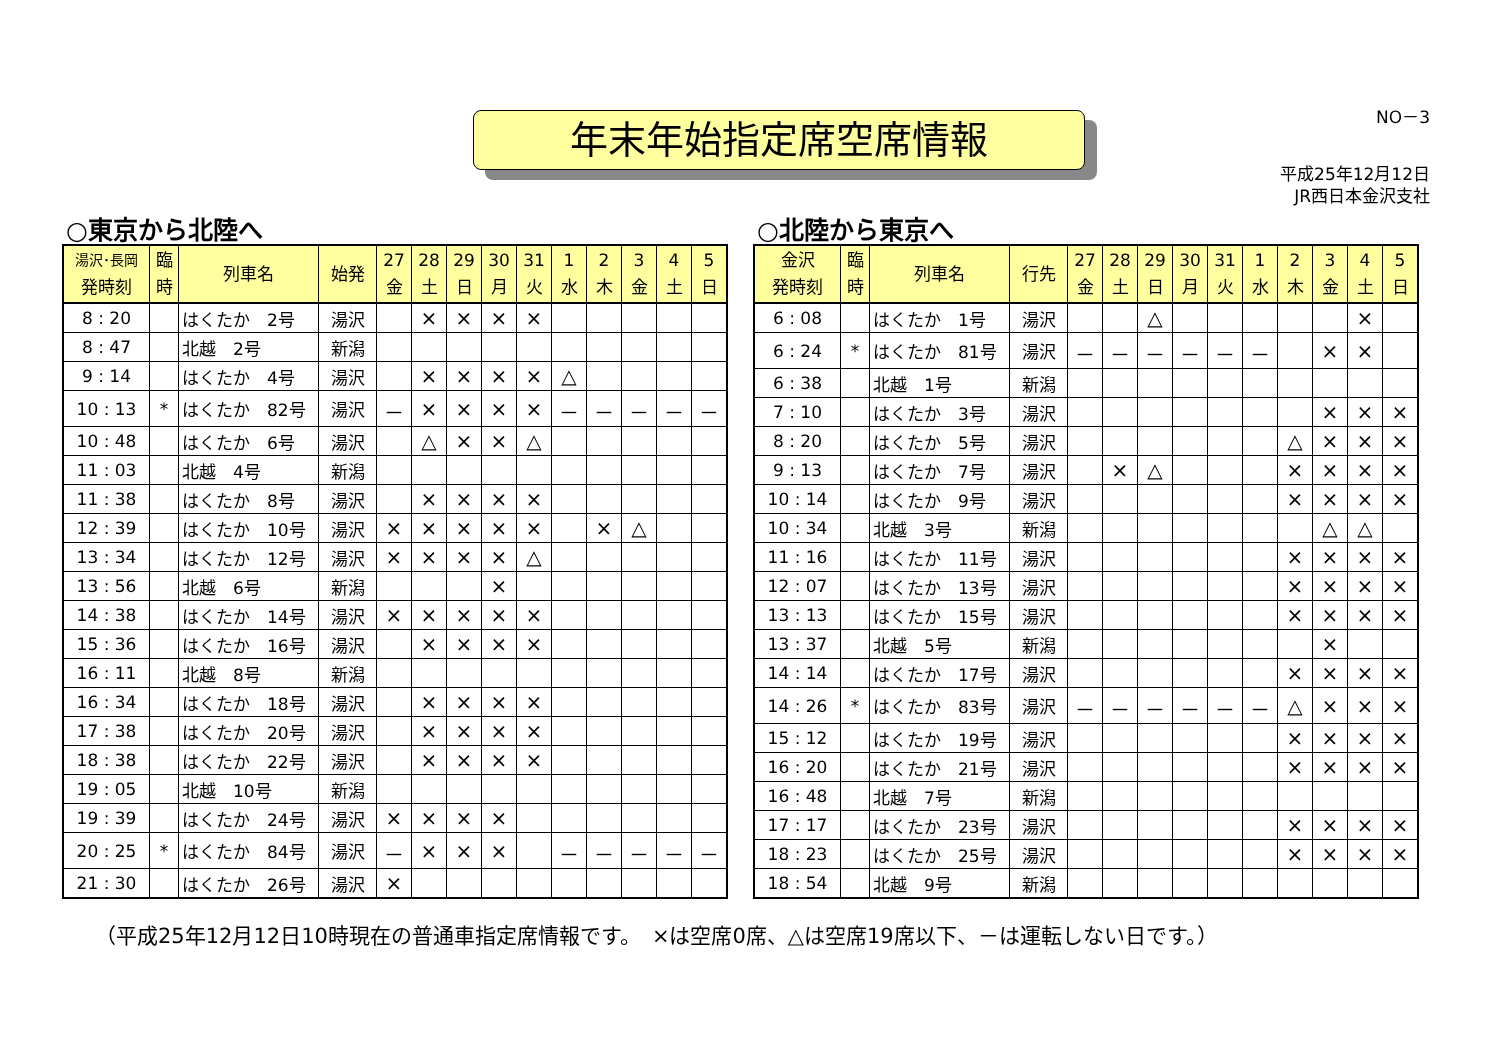NO－3
年末年始指定席空席情報
平成25年12月12日
JR西日本金沢支社
○東京から北陸へ
| 湯沢･長岡 発時刻 | 臨 時 | 列車名 | 始発 | 27 金 | 28 土 | 29 日 | 30 月 | 31 火 | 1 水 | 2 木 | 3 金 | 4 土 | 5 日 |
| --- | --- | --- | --- | --- | --- | --- | --- | --- | --- | --- | --- | --- | --- |
| 8 : 20 | | はくたか 2号 | 湯沢 | | × | × | × | × | | | | | |
| 8 : 47 | | 北越 2号 | 新潟 | | | | | | | | | | |
| 9 : 14 | | はくたか 4号 | 湯沢 | | × | × | × | × | △ | | | | |
| 10 : 13 | * | はくたか 82号 | 湯沢 | － | × | × | × | × | － | － | － | － | － |
| 10 : 48 | | はくたか 6号 | 湯沢 | | △ | × | × | △ | | | | | |
| 11 : 03 | | 北越 4号 | 新潟 | | | | | | | | | | |
| 11 : 38 | | はくたか 8号 | 湯沢 | | × | × | × | × | | | | | |
| 12 : 39 | | はくたか 10号 | 湯沢 | × | × | × | × | × | | × | △ | | |
| 13 : 34 | | はくたか 12号 | 湯沢 | × | × | × | × | △ | | | | | |
| 13 : 56 | | 北越 6号 | 新潟 | | | | × | | | | | | |
| 14 : 38 | | はくたか 14号 | 湯沢 | × | × | × | × | × | | | | | |
| 15 : 36 | | はくたか 16号 | 湯沢 | | × | × | × | × | | | | | |
| 16 : 11 | | 北越 8号 | 新潟 | | | | | | | | | | |
| 16 : 34 | | はくたか 18号 | 湯沢 | | × | × | × | × | | | | | |
| 17 : 38 | | はくたか 20号 | 湯沢 | | × | × | × | × | | | | | |
| 18 : 38 | | はくたか 22号 | 湯沢 | | × | × | × | × | | | | | |
| 19 : 05 | | 北越 10号 | 新潟 | | | | | | | | | | |
| 19 : 39 | | はくたか 24号 | 湯沢 | × | × | × | × | | | | | | |
| 20 : 25 | * | はくたか 84号 | 湯沢 | － | × | × | × | | － | － | － | － | － |
| 21 : 30 | | はくたか 26号 | 湯沢 | × | | | | | | | | | |
○北陸から東京へ
| 金沢 発時刻 | 臨 時 | 列車名 | 行先 | 27 金 | 28 土 | 29 日 | 30 月 | 31 火 | 1 水 | 2 木 | 3 金 | 4 土 | 5 日 |
| --- | --- | --- | --- | --- | --- | --- | --- | --- | --- | --- | --- | --- | --- |
| 6 : 08 | | はくたか 1号 | 湯沢 | | | △ | | | | | | × | |
| 6 : 24 | * | はくたか 81号 | 湯沢 | － | － | － | － | － | － | | × | × | |
| 6 : 38 | | 北越 1号 | 新潟 | | | | | | | | | | |
| 7 : 10 | | はくたか 3号 | 湯沢 | | | | | | | | × | × | × |
| 8 : 20 | | はくたか 5号 | 湯沢 | | | | | | | △ | × | × | × |
| 9 : 13 | | はくたか 7号 | 湯沢 | | × | △ | | | | × | × | × | × |
| 10 : 14 | | はくたか 9号 | 湯沢 | | | | | | | × | × | × | × |
| 10 : 34 | | 北越 3号 | 新潟 | | | | | | | | △ | △ | |
| 11 : 16 | | はくたか 11号 | 湯沢 | | | | | | | × | × | × | × |
| 12 : 07 | | はくたか 13号 | 湯沢 | | | | | | | × | × | × | × |
| 13 : 13 | | はくたか 15号 | 湯沢 | | | | | | | × | × | × | × |
| 13 : 37 | | 北越 5号 | 新潟 | | | | | | | | × | | |
| 14 : 14 | | はくたか 17号 | 湯沢 | | | | | | | × | × | × | × |
| 14 : 26 | * | はくたか 83号 | 湯沢 | － | － | － | － | － | － | △ | × | × | × |
| 15 : 12 | | はくたか 19号 | 湯沢 | | | | | | | × | × | × | × |
| 16 : 20 | | はくたか 21号 | 湯沢 | | | | | | | × | × | × | × |
| 16 : 48 | | 北越 7号 | 新潟 | | | | | | | | | | |
| 17 : 17 | | はくたか 23号 | 湯沢 | | | | | | | × | × | × | × |
| 18 : 23 | | はくたか 25号 | 湯沢 | | | | | | | × | × | × | × |
| 18 : 54 | | 北越 9号 | 新潟 | | | | | | | | | | |
（平成25年12月12日10時現在の普通車指定席情報です。　×は空席0席、△は空席19席以下、－は運転しない日です。）